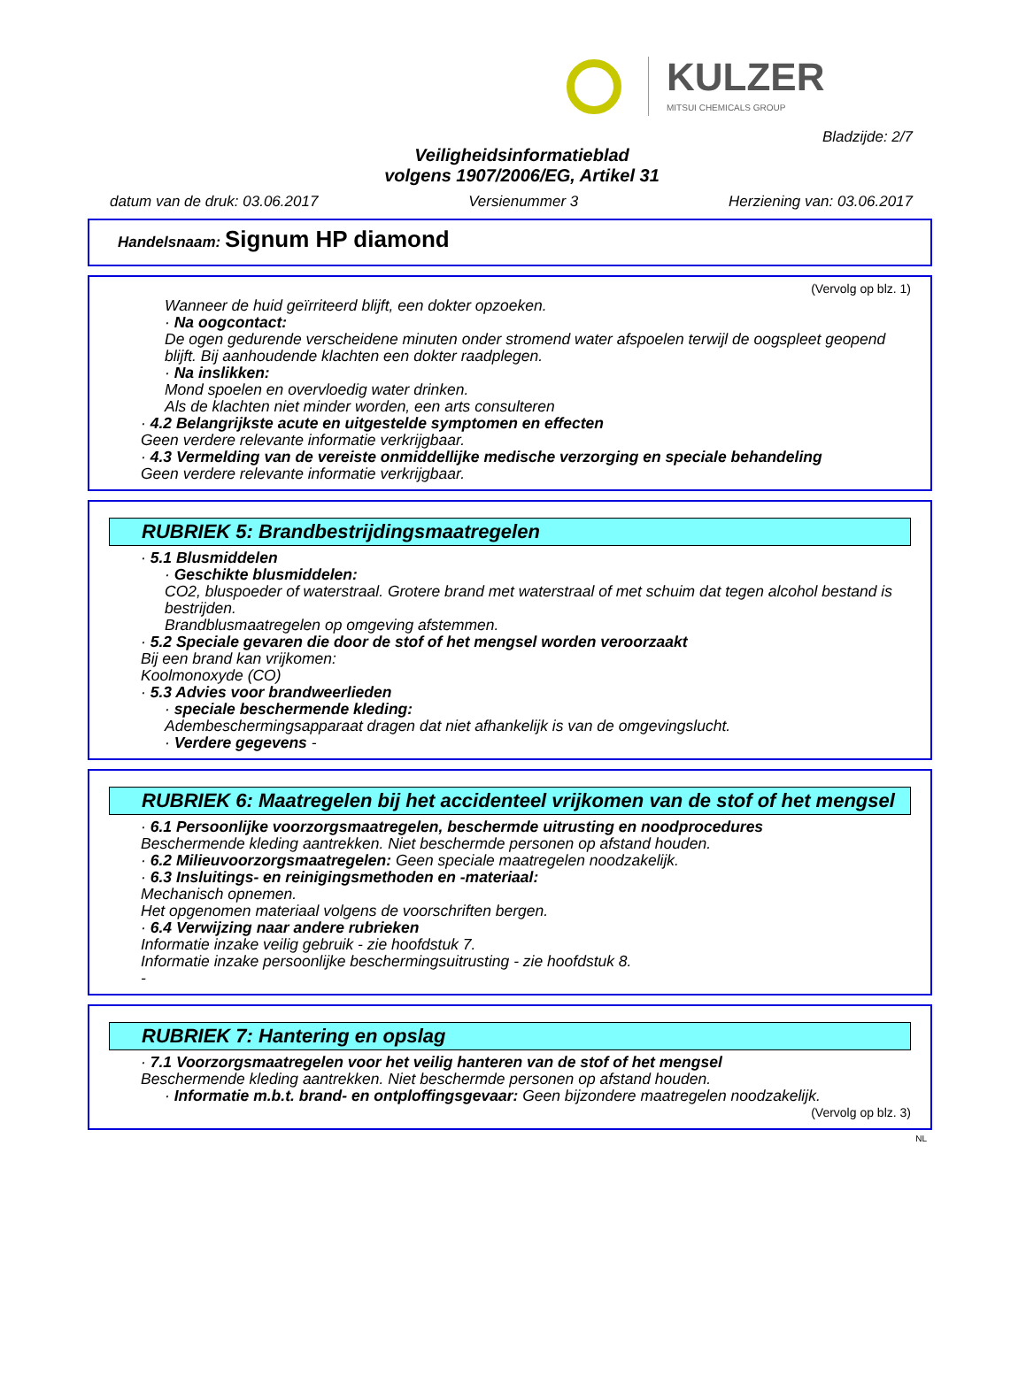KULZER
MITSUI CHEMICALS GROUP
Bladzijde: 2/7
Veiligheidsinformatieblad
volgens 1907/2006/EG, Artikel 31
datum van de druk: 03.06.2017 Versienummer 3 Herziening van: 03.06.2017
Handelsnaam: Signum HP diamond
(Vervolg op blz. 1)
Wanneer de huid geïrriteerd blijft, een dokter opzoeken.
· Na oogcontact:
De ogen gedurende verscheidene minuten onder stromend water afspoelen terwijl de oogspleet geopend blijft. Bij aanhoudende klachten een dokter raadplegen.
· Na inslikken:
Mond spoelen en overvloedig water drinken.
Als de klachten niet minder worden, een arts consulteren
· 4.2 Belangrijkste acute en uitgestelde symptomen en effecten
Geen verdere relevante informatie verkrijgbaar.
· 4.3 Vermelding van de vereiste onmiddellijke medische verzorging en speciale behandeling
Geen verdere relevante informatie verkrijgbaar.
RUBRIEK 5: Brandbestrijdingsmaatregelen
· 5.1 Blusmiddelen
· Geschikte blusmiddelen:
CO2, bluspoeder of waterstraal. Grotere brand met waterstraal of met schuim dat tegen alcohol bestand is bestrijden.
Brandblusmaatregelen op omgeving afstemmen.
· 5.2 Speciale gevaren die door de stof of het mengsel worden veroorzaakt
Bij een brand kan vrijkomen:
Koolmonoxyde (CO)
· 5.3 Advies voor brandweerlieden
· speciale beschermende kleding:
Adembeschermingsapparaat dragen dat niet afhankelijk is van de omgevingslucht.
· Verdere gegevens -
RUBRIEK 6: Maatregelen bij het accidenteel vrijkomen van de stof of het mengsel
· 6.1 Persoonlijke voorzorgsmaatregelen, beschermde uitrusting en noodprocedures
Beschermende kleding aantrekken. Niet beschermde personen op afstand houden.
· 6.2 Milieuvoorzorgsmaatregelen: Geen speciale maatregelen noodzakelijk.
· 6.3 Insluitings- en reinigingsmethoden en -materiaal:
Mechanisch opnemen.
Het opgenomen materiaal volgens de voorschriften bergen.
· 6.4 Verwijzing naar andere rubrieken
Informatie inzake veilig gebruik - zie hoofdstuk 7.
Informatie inzake persoonlijke beschermingsuitrusting - zie hoofdstuk 8.
-
RUBRIEK 7: Hantering en opslag
· 7.1 Voorzorgsmaatregelen voor het veilig hanteren van de stof of het mengsel
Beschermende kleding aantrekken. Niet beschermde personen op afstand houden.
· Informatie m.b.t. brand- en ontploffingsgevaar: Geen bijzondere maatregelen noodzakelijk.
(Vervolg op blz. 3)
NL